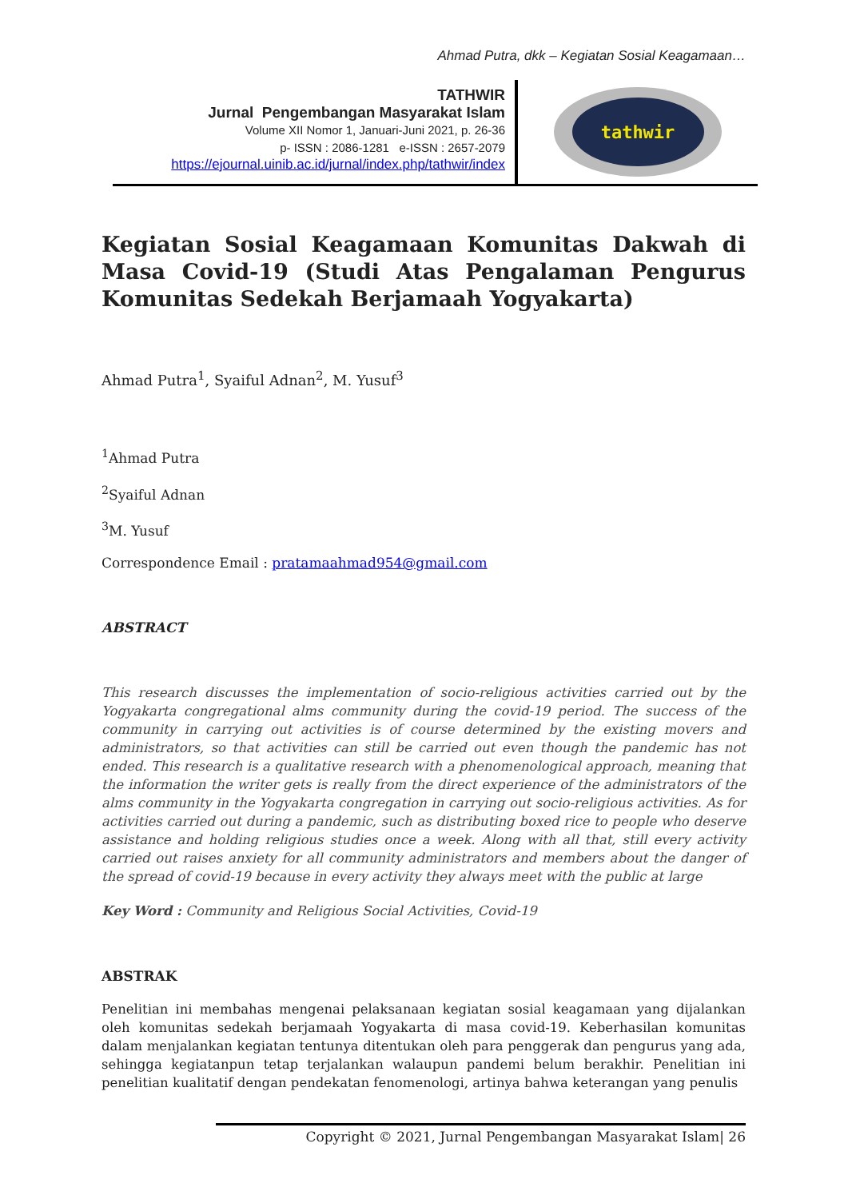Ahmad Putra, dkk – Kegiatan Sosial Keagamaan…
TATHWIR
Jurnal Pengembangan Masyarakat Islam
Volume XII Nomor 1, Januari-Juni 2021, p. 26-36
p- ISSN : 2086-1281 e-ISSN : 2657-2079
https://ejournal.uinib.ac.id/jurnal/index.php/tathwir/index
tathwir
Kegiatan Sosial Keagamaan Komunitas Dakwah di Masa Covid-19 (Studi Atas Pengalaman Pengurus Komunitas Sedekah Berjamaah Yogyakarta)
Ahmad Putra<sup>1</sup>, Syaiful Adnan<sup>2</sup>, M. Yusuf<sup>3</sup>
<sup>1</sup> Ahmad Putra
<sup>2</sup> Syaiful Adnan
<sup>3</sup> M. Yusuf
Correspondence Email : pratamaahmad954@gmail.com
ABSTRACT
This research discusses the implementation of socio-religious activities carried out by the Yogyakarta congregational alms community during the covid-19 period. The success of the community in carrying out activities is of course determined by the existing movers and administrators, so that activities can still be carried out even though the pandemic has not ended. This research is a qualitative research with a phenomenological approach, meaning that the information the writer gets is really from the direct experience of the administrators of the alms community in the Yogyakarta congregation in carrying out socio-religious activities. As for activities carried out during a pandemic, such as distributing boxed rice to people who deserve assistance and holding religious studies once a week. Along with all that, still every activity carried out raises anxiety for all community administrators and members about the danger of the spread of covid-19 because in every activity they always meet with the public at large
Key Word : Community and Religious Social Activities, Covid-19
ABSTRAK
Penelitian ini membahas mengenai pelaksanaan kegiatan sosial keagamaan yang dijalankan oleh komunitas sedekah berjamaah Yogyakarta di masa covid-19. Keberhasilan komunitas dalam menjalankan kegiatan tentunya ditentukan oleh para penggerak dan pengurus yang ada, sehingga kegiatanpun tetap terjalankan walaupun pandemi belum berakhir. Penelitian ini penelitian kualitatif dengan pendekatan fenomenologi, artinya bahwa keterangan yang penulis
Copyright © 2021, Jurnal Pengembangan Masyarakat Islam| 26